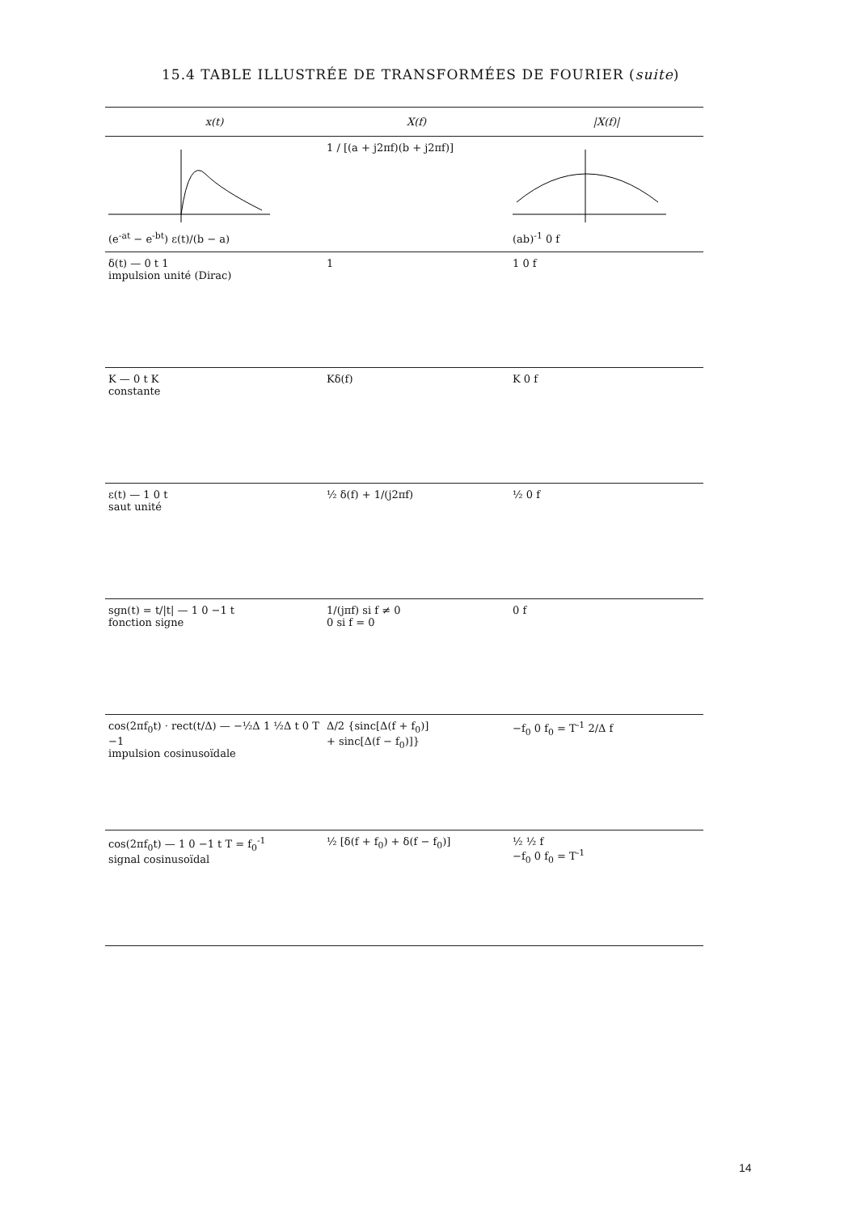15.4 TABLE ILLUSTRÉE DE TRANSFORMÉES DE FOURIER (suite)
| x(t) | X(f) | /X(f)/ |
| --- | --- | --- |
| (e<sup>-at</sup> − e<sup>-bt</sup>) ε(t)/(b − a) | 1 / [(a + j2πf)(b + j2πf)] | (ab)<sup>-1</sup> 0 f |
| δ(t) — 0 t 1 impulsion unité (Dirac) | 1 | 1 0 f |
| K — 0 t K constante | Kδ(f) | K 0 f |
| ε(t) — 1 0 t saut unité | ½ δ(f) + 1/(j2πf) | ½ 0 f |
| sgn(t) = t//t/ — 1 0 −1 t fonction signe | 1/(jπf) si f ≠ 0 0 si f = 0 | 0 f |
| cos(2πf<sub>0</sub>t) · rect(t/Δ) — −½Δ 1 ½Δ t 0 T −1 impulsion cosinusoïdale | Δ/2 {sinc[Δ(f + f<sub>0</sub>)] + sinc[Δ(f − f<sub>0</sub>)]} | −f<sub>0</sub> 0 f<sub>0</sub> = T<sup>-1</sup> 2/Δ f |
| cos(2πf<sub>0</sub>t) — 1 0 −1 t T = f<sub>0</sub><sup>-1</sup> signal cosinusoïdal | ½ [δ(f + f<sub>0</sub>) + δ(f − f<sub>0</sub>)] | ½ ½ f −f<sub>0</sub> 0 f<sub>0</sub> = T<sup>-1</sup> |
14